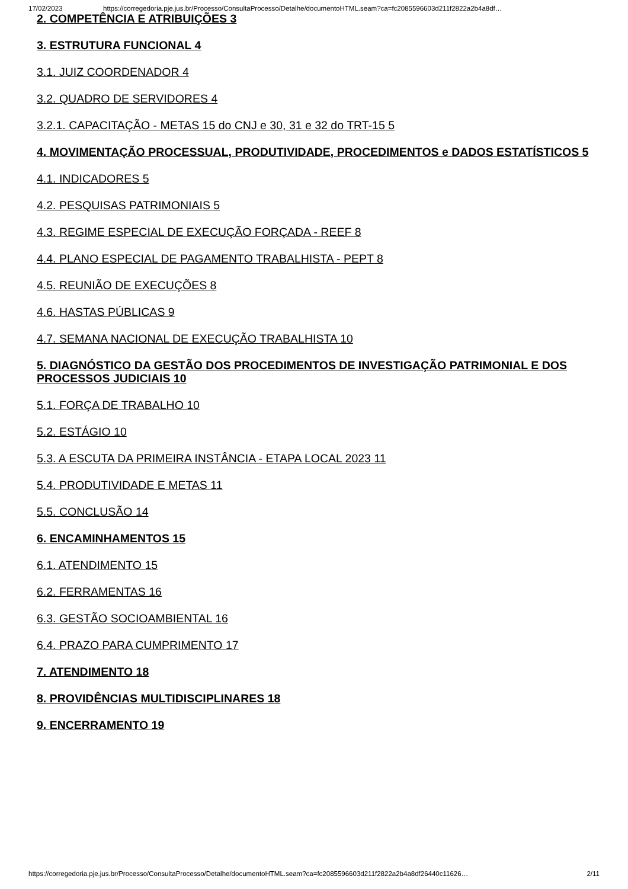17/02/2023 https://corregedoria.pje.jus.br/Processo/ConsultaProcesso/Detalhe/documentoHTML.seam?ca=fc2085596603d211f2822a2b4a8df…
2. COMPETÊNCIA E ATRIBUIÇÕES 3
3. ESTRUTURA FUNCIONAL 4
3.1. JUIZ COORDENADOR 4
3.2. QUADRO DE SERVIDORES 4
3.2.1. CAPACITAÇÃO - METAS 15 do CNJ e 30, 31 e 32 do TRT-15 5
4. MOVIMENTAÇÃO PROCESSUAL, PRODUTIVIDADE, PROCEDIMENTOS e DADOS ESTATÍSTICOS 5
4.1. INDICADORES 5
4.2. PESQUISAS PATRIMONIAIS 5
4.3. REGIME ESPECIAL DE EXECUÇÃO FORÇADA - REEF 8
4.4. PLANO ESPECIAL DE PAGAMENTO TRABALHISTA - PEPT 8
4.5. REUNIÃO DE EXECUÇÕES 8
4.6. HASTAS PÚBLICAS 9
4.7. SEMANA NACIONAL DE EXECUÇÃO TRABALHISTA 10
5. DIAGNÓSTICO DA GESTÃO DOS PROCEDIMENTOS DE INVESTIGAÇÃO PATRIMONIAL E DOS PROCESSOS JUDICIAIS 10
5.1. FORÇA DE TRABALHO 10
5.2. ESTÁGIO 10
5.3. A ESCUTA DA PRIMEIRA INSTÂNCIA - ETAPA LOCAL 2023 11
5.4. PRODUTIVIDADE E METAS 11
5.5. CONCLUSÃO 14
6. ENCAMINHAMENTOS 15
6.1. ATENDIMENTO 15
6.2. FERRAMENTAS 16
6.3. GESTÃO SOCIOAMBIENTAL 16
6.4. PRAZO PARA CUMPRIMENTO 17
7. ATENDIMENTO 18
8. PROVIDÊNCIAS MULTIDISCIPLINARES 18
9. ENCERRAMENTO 19
https://corregedoria.pje.jus.br/Processo/ConsultaProcesso/Detalhe/documentoHTML.seam?ca=fc2085596603d211f2822a2b4a8df26440c11626… 2/11